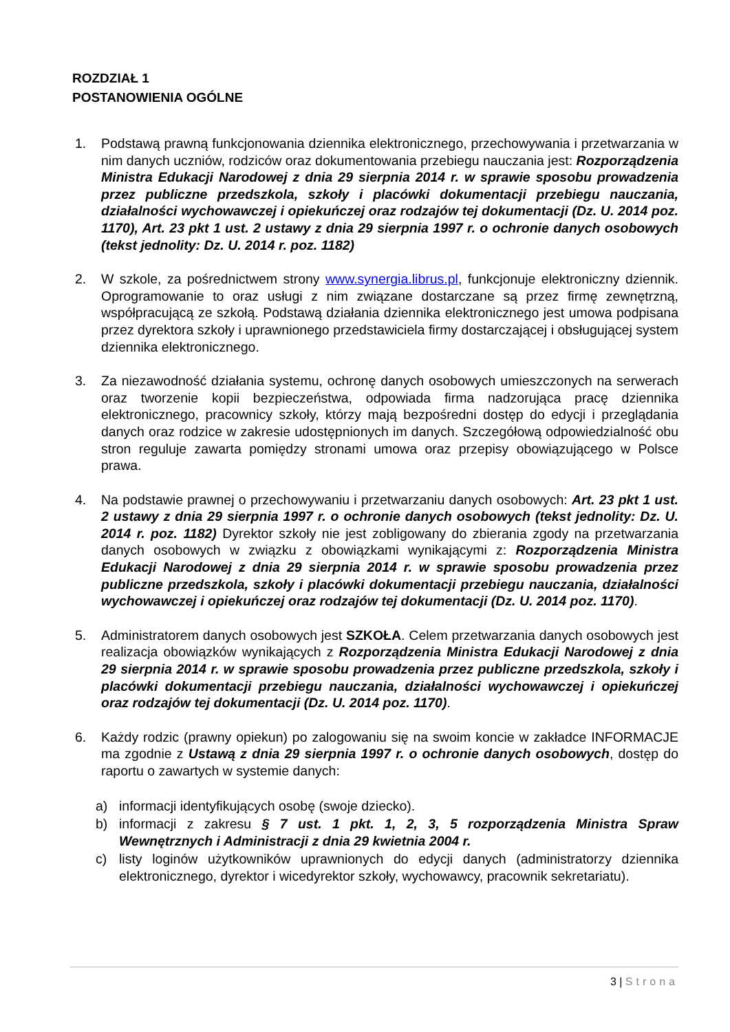ROZDZIAŁ 1
POSTANOWIENIA OGÓLNE
1. Podstawą prawną funkcjonowania dziennika elektronicznego, przechowywania i przetwarzania w nim danych uczniów, rodziców oraz dokumentowania przebiegu nauczania jest: Rozporządzenia Ministra Edukacji Narodowej z dnia 29 sierpnia 2014 r. w sprawie sposobu prowadzenia przez publiczne przedszkola, szkoły i placówki dokumentacji przebiegu nauczania, działalności wychowawczej i opiekuńczej oraz rodzajów tej dokumentacji (Dz. U. 2014 poz. 1170), Art. 23 pkt 1 ust. 2 ustawy z dnia 29 sierpnia 1997 r. o ochronie danych osobowych (tekst jednolity: Dz. U. 2014 r. poz. 1182)
2. W szkole, za pośrednictwem strony www.synergia.librus.pl, funkcjonuje elektroniczny dziennik. Oprogramowanie to oraz usługi z nim związane dostarczane są przez firmę zewnętrzną, współpracującą ze szkołą. Podstawą działania dziennika elektronicznego jest umowa podpisana przez dyrektora szkoły i uprawnionego przedstawiciela firmy dostarczającej i obsługującej system dziennika elektronicznego.
3. Za niezawodność działania systemu, ochronę danych osobowych umieszczonych na serwerach oraz tworzenie kopii bezpieczeństwa, odpowiada firma nadzorująca pracę dziennika elektronicznego, pracownicy szkoły, którzy mają bezpośredni dostęp do edycji i przeglądania danych oraz rodzice w zakresie udostępnionych im danych. Szczegółową odpowiedzialność obu stron reguluje zawarta pomiędzy stronami umowa oraz przepisy obowiązującego w Polsce prawa.
4. Na podstawie prawnej o przechowywaniu i przetwarzaniu danych osobowych: Art. 23 pkt 1 ust. 2 ustawy z dnia 29 sierpnia 1997 r. o ochronie danych osobowych (tekst jednolity: Dz. U. 2014 r. poz. 1182) Dyrektor szkoły nie jest zobligowany do zbierania zgody na przetwarzania danych osobowych w związku z obowiązkami wynikającymi z: Rozporządzenia Ministra Edukacji Narodowej z dnia 29 sierpnia 2014 r. w sprawie sposobu prowadzenia przez publiczne przedszkola, szkoły i placówki dokumentacji przebiegu nauczania, działalności wychowawczej i opiekuńczej oraz rodzajów tej dokumentacji (Dz. U. 2014 poz. 1170).
5. Administratorem danych osobowych jest SZKOŁA. Celem przetwarzania danych osobowych jest realizacja obowiązków wynikających z Rozporządzenia Ministra Edukacji Narodowej z dnia 29 sierpnia 2014 r. w sprawie sposobu prowadzenia przez publiczne przedszkola, szkoły i placówki dokumentacji przebiegu nauczania, działalności wychowawczej i opiekuńczej oraz rodzajów tej dokumentacji (Dz. U. 2014 poz. 1170).
6. Każdy rodzic (prawny opiekun) po zalogowaniu się na swoim koncie w zakładce INFORMACJE ma zgodnie z Ustawą z dnia 29 sierpnia 1997 r. o ochronie danych osobowych, dostęp do raportu o zawartych w systemie danych:
a) informacji identyfikujących osobę (swoje dziecko).
b) informacji z zakresu § 7 ust. 1 pkt. 1, 2, 3, 5 rozporządzenia Ministra Spraw Wewnętrznych i Administracji z dnia 29 kwietnia 2004 r.
c) listy loginów użytkowników uprawnionych do edycji danych (administratorzy dziennika elektronicznego, dyrektor i wicedyrektor szkoły, wychowawcy, pracownik sekretariatu).
3 | Strona